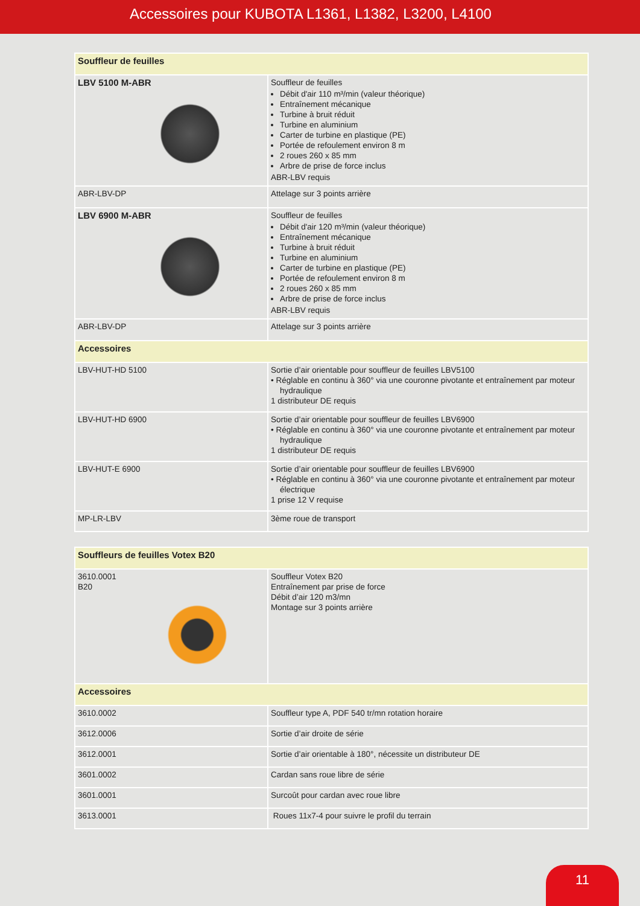Accessoires pour KUBOTA L1361, L1382, L3200, L4100
| Souffleur de feuilles | |
| LBV 5100 M-ABR | Souffleur de feuilles Débit d'air 110 m³/min (valeur théorique) Entraînement mécanique Turbine à bruit réduit Turbine en aluminium Carter de turbine en plastique (PE) Portée de refoulement environ 8 m 2 roues 260 x 85 mm Arbre de prise de force inclus ABR-LBV requis |
| ABR-LBV-DP | Attelage sur 3 points arrière |
| LBV 6900 M-ABR | Souffleur de feuilles Débit d'air 120 m³/min (valeur théorique) Entraînement mécanique Turbine à bruit réduit Turbine en aluminium Carter de turbine en plastique (PE) Portée de refoulement environ 8 m 2 roues 260 x 85 mm Arbre de prise de force inclus ABR-LBV requis |
| ABR-LBV-DP | Attelage sur 3 points arrière |
| Accessoires | |
| LBV-HUT-HD 5100 | Sortie d’air orientable pour souffleur de feuilles LBV5100 • Réglable en continu à 360° via une couronne pivotante et entraînement par moteur hydraulique 1 distributeur DE requis |
| LBV-HUT-HD 6900 | Sortie d’air orientable pour souffleur de feuilles LBV6900 • Réglable en continu à 360° via une couronne pivotante et entraînement par moteur hydraulique 1 distributeur DE requis |
| LBV-HUT-E 6900 | Sortie d’air orientable pour souffleur de feuilles LBV6900 • Réglable en continu à 360° via une couronne pivotante et entraînement par moteur électrique 1 prise 12 V requise |
| MP-LR-LBV | 3ème roue de transport |
| Souffleurs de feuilles Votex B20 | |
| 3610.0001 B20 | Souffleur Votex B20 Entraînement par prise de force Débit d’air 120 m3/mn Montage sur 3 points arrière |
| Accessoires | |
| 3610.0002 | Souffleur type A, PDF 540 tr/mn rotation horaire |
| 3612.0006 | Sortie d’air droite de série |
| 3612.0001 | Sortie d’air orientable à 180°, nécessite un distributeur DE |
| 3601.0002 | Cardan sans roue libre de série |
| 3601.0001 | Surcoût pour cardan avec roue libre |
| 3613.0001 | Roues 11x7-4 pour suivre le profil du terrain |
11